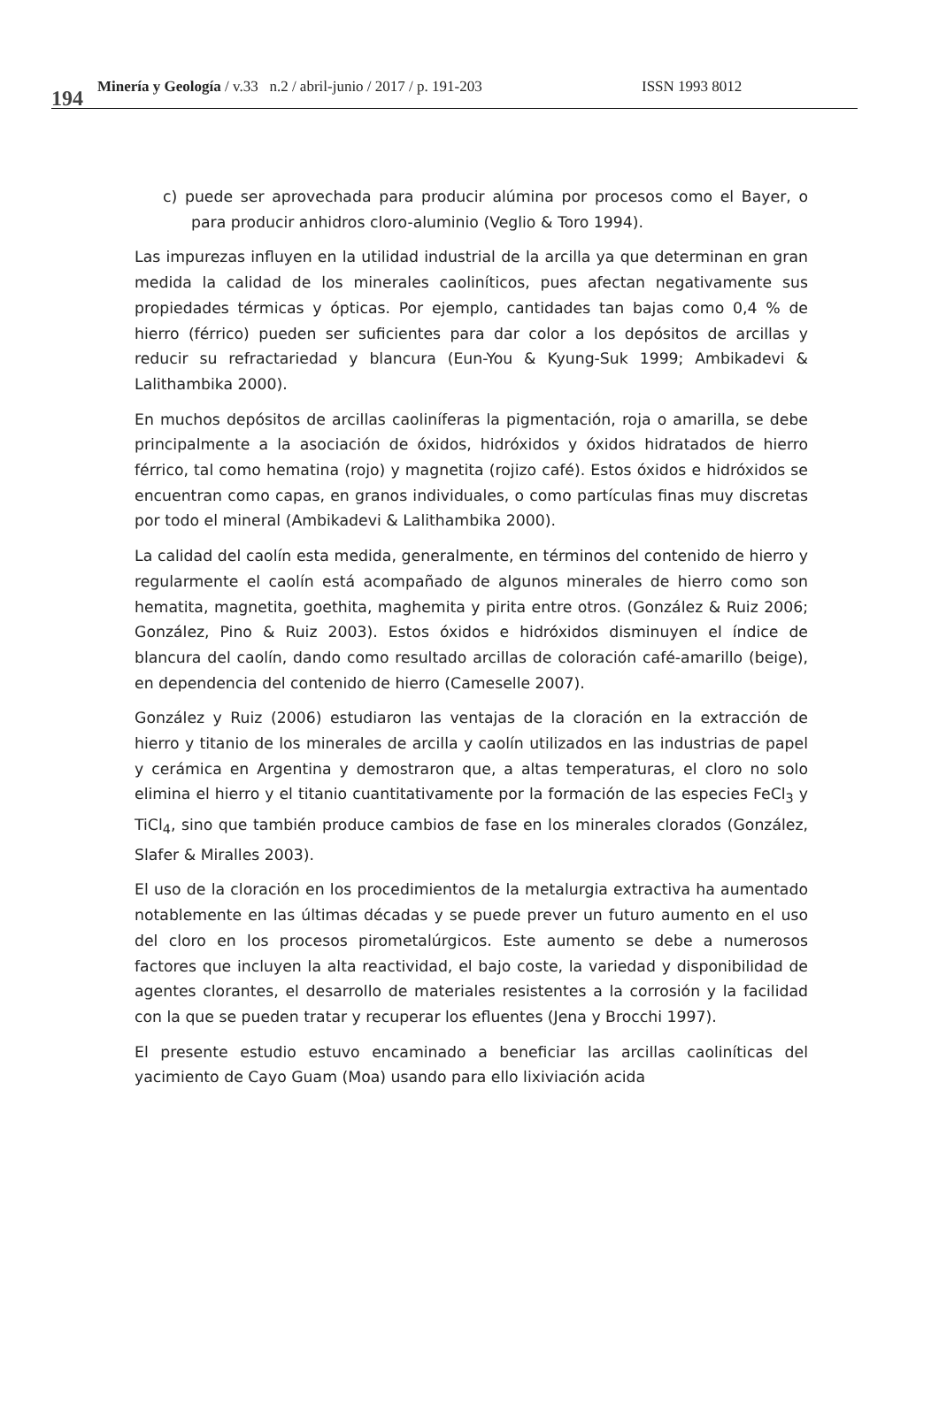194 Minería y Geología / v.33 n.2 / abril-junio / 2017 / p. 191-203 ISSN 1993 8012
c) puede ser aprovechada para producir alúmina por procesos como el Bayer, o para producir anhidros cloro-aluminio (Veglio & Toro 1994).
Las impurezas influyen en la utilidad industrial de la arcilla ya que determinan en gran medida la calidad de los minerales caoliníticos, pues afectan negativamente sus propiedades térmicas y ópticas. Por ejemplo, cantidades tan bajas como 0,4 % de hierro (férrico) pueden ser suficientes para dar color a los depósitos de arcillas y reducir su refractariedad y blancura (Eun-You & Kyung-Suk 1999; Ambikadevi & Lalithambika 2000).
En muchos depósitos de arcillas caoliníferas la pigmentación, roja o amarilla, se debe principalmente a la asociación de óxidos, hidróxidos y óxidos hidratados de hierro férrico, tal como hematina (rojo) y magnetita (rojizo café). Estos óxidos e hidróxidos se encuentran como capas, en granos individuales, o como partículas finas muy discretas por todo el mineral (Ambikadevi & Lalithambika 2000).
La calidad del caolín esta medida, generalmente, en términos del contenido de hierro y regularmente el caolín está acompañado de algunos minerales de hierro como son hematita, magnetita, goethita, maghemita y pirita entre otros. (González & Ruiz 2006; González, Pino & Ruiz 2003). Estos óxidos e hidróxidos disminuyen el índice de blancura del caolín, dando como resultado arcillas de coloración café-amarillo (beige), en dependencia del contenido de hierro (Cameselle 2007).
González y Ruiz (2006) estudiaron las ventajas de la cloración en la extracción de hierro y titanio de los minerales de arcilla y caolín utilizados en las industrias de papel y cerámica en Argentina y demostraron que, a altas temperaturas, el cloro no solo elimina el hierro y el titanio cuantitativamente por la formación de las especies FeCl<sub>3</sub> y TiCl<sub>4</sub>, sino que también produce cambios de fase en los minerales clorados (González, Slafer & Miralles 2003).
El uso de la cloración en los procedimientos de la metalurgia extractiva ha aumentado notablemente en las últimas décadas y se puede prever un futuro aumento en el uso del cloro en los procesos pirometalúrgicos. Este aumento se debe a numerosos factores que incluyen la alta reactividad, el bajo coste, la variedad y disponibilidad de agentes clorantes, el desarrollo de materiales resistentes a la corrosión y la facilidad con la que se pueden tratar y recuperar los efluentes (Jena y Brocchi 1997).
El presente estudio estuvo encaminado a beneficiar las arcillas caoliníticas del yacimiento de Cayo Guam (Moa) usando para ello lixiviación acida